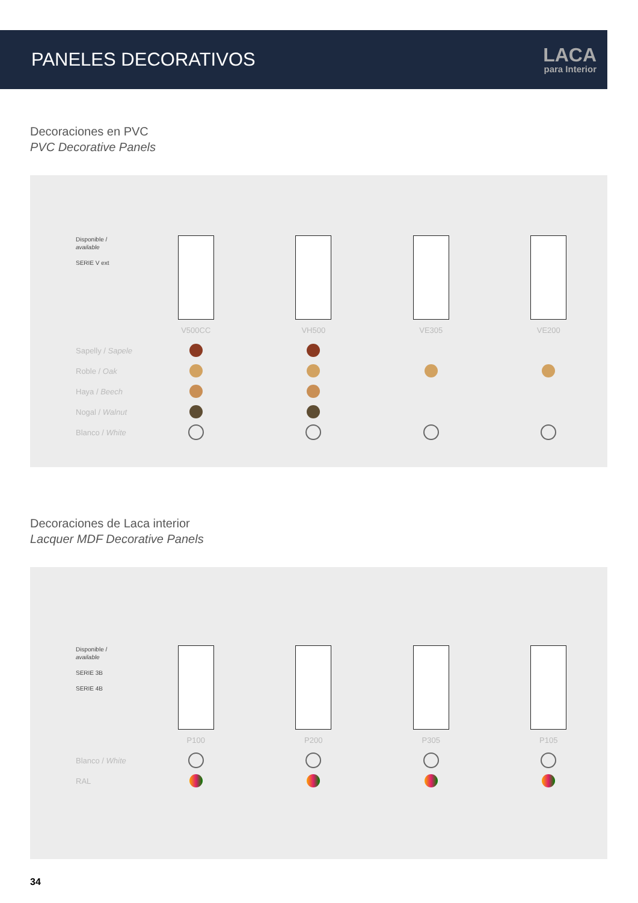PANELES DECORATIVOS
LACA
para Interior
Decoraciones en PVC
PVC Decorative Panels
| Disponible / available SERIE V ext | | | | |
| | V500CC | VH500 | VE305 | VE200 |
| Sapelly / Sapele | | | | |
| Roble / Oak | | | | |
| Haya / Beech | | | | |
| Nogal / Walnut | | | | |
| Blanco / White | | | | |
Decoraciones de Laca interior
Lacquer MDF Decorative Panels
| Disponible / available SERIE 3B SERIE 4B | | | | |
| | P100 | P200 | P305 | P105 |
| Blanco / White | | | | |
| RAL | | | | |
34